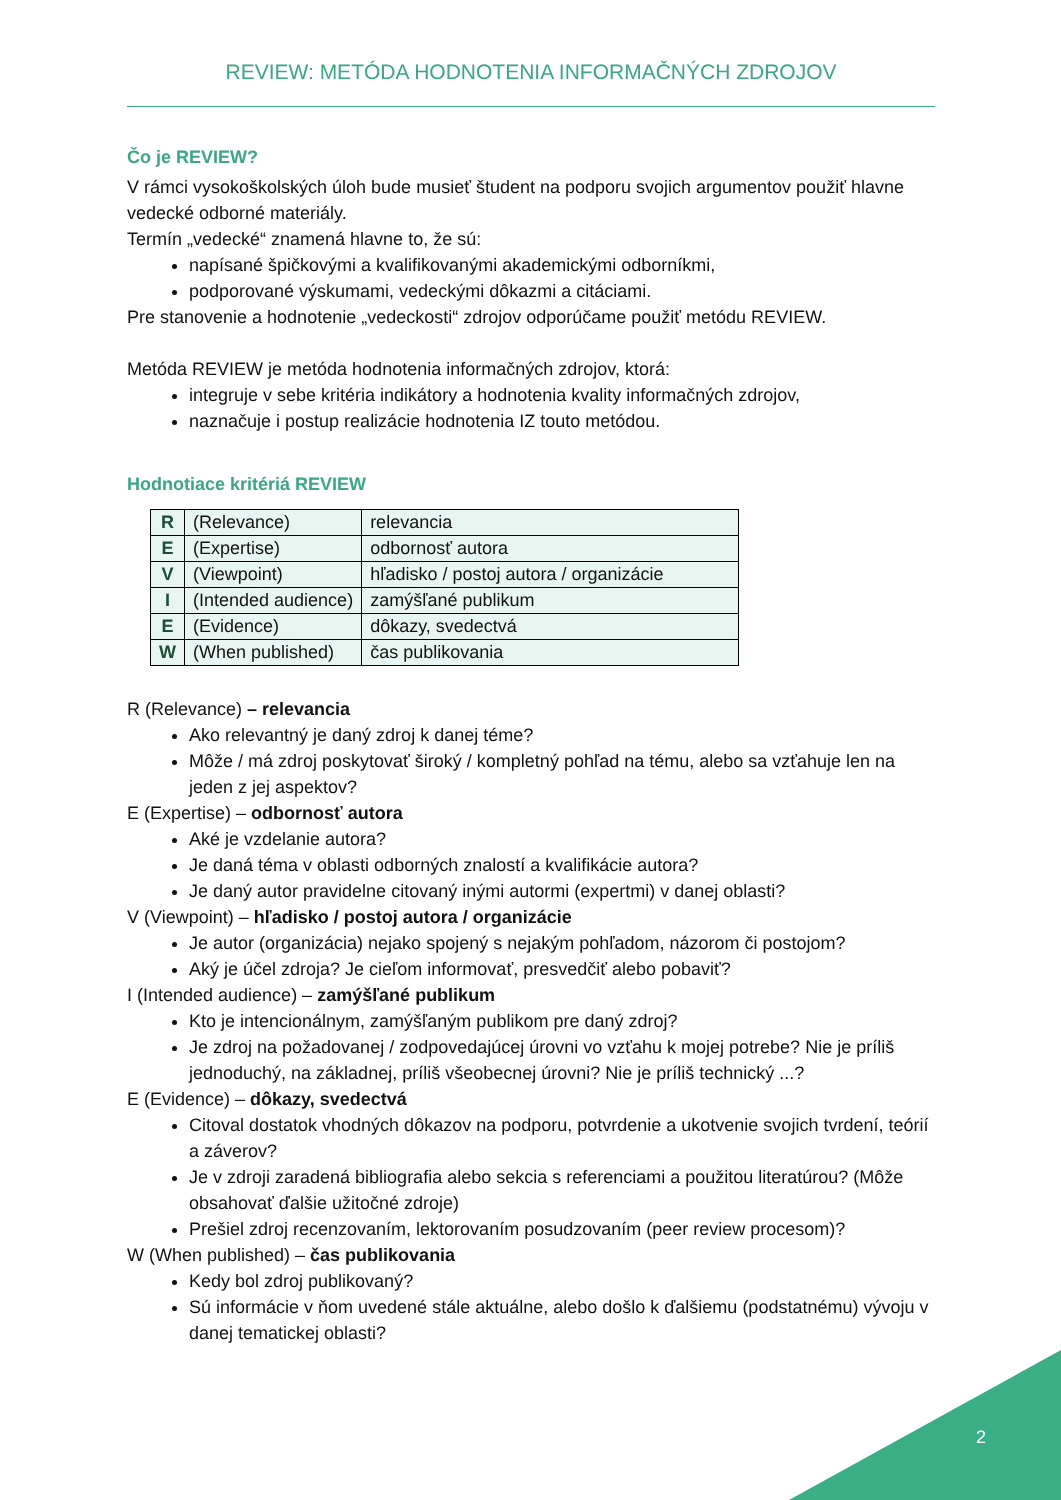REVIEW: METÓDA HODNOTENIA INFORMAČNÝCH ZDROJOV
Čo je REVIEW?
V rámci vysokoškolských úloh bude musieť študent na podporu svojich argumentov použiť hlavne vedecké odborné materiály.
Termín „vedecké“ znamená hlavne to, že sú:
napísané špičkovými a kvalifikovanými akademickými odborníkmi,
podporované výskumami, vedeckými dôkazmi a citáciami.
Pre stanovenie a hodnotenie „vedeckosti“ zdrojov odporúčame použiť metódu REVIEW.
Metóda REVIEW je metóda hodnotenia informačných zdrojov, ktorá:
integruje v sebe kritéria indikátory a hodnotenia kvality informačných zdrojov,
naznačuje i postup realizácie hodnotenia IZ touto metódou.
Hodnotiace kritériá REVIEW
| R | (Relevance) | relevancia |
| E | (Expertise) | odbornosť autora |
| V | (Viewpoint) | hľadisko / postoj autora / organizácie |
| I | (Intended audience) | zamýšľané publikum |
| E | (Evidence) | dôkazy, svedectvá |
| W | (When published) | čas publikovania |
R (Relevance) – relevancia
Ako relevantný je daný zdroj k danej téme?
Môže / má zdroj poskytovať široký / kompletný pohľad na tému, alebo sa vzťahuje len na jeden z jej aspektov?
E (Expertise) – odbornosť autora
Aké je vzdelanie autora?
Je daná téma v oblasti odborných znalostí a kvalifikácie autora?
Je daný autor pravidelne citovaný inými autormi (expertmi) v danej oblasti?
V (Viewpoint) – hľadisko / postoj autora / organizácie
Je autor (organizácia) nejako spojený s nejakým pohľadom, názorom či postojom?
Aký je účel zdroja? Je cieľom informovať, presvedčiť alebo pobaviť?
I (Intended audience) – zamýšľané publikum
Kto je intencionálnym, zamýšľaným publikom pre daný zdroj?
Je zdroj na požadovanej / zodpovedajúcej úrovni vo vzťahu k mojej potrebe? Nie je príliš jednoduchý, na základnej, príliš všeobecnej úrovni? Nie je príliš technický ...?
E (Evidence) – dôkazy, svedectvá
Citoval dostatok vhodných dôkazov na podporu, potvrdenie a ukotvenie svojich tvrdení, teórií a záverov?
Je v zdroji zaradená bibliografia alebo sekcia s referenciami a použitou literatúrou? (Môže obsahovať ďalšie užitočné zdroje)
Prešiel zdroj recenzovaním, lektorovaním posudzovaním (peer review procesom)?
W (When published) – čas publikovania
Kedy bol zdroj publikovaný?
Sú informácie v ňom uvedené stále aktuálne, alebo došlo k ďalšiemu (podstatnému) vývoju v danej tematickej oblasti?
2